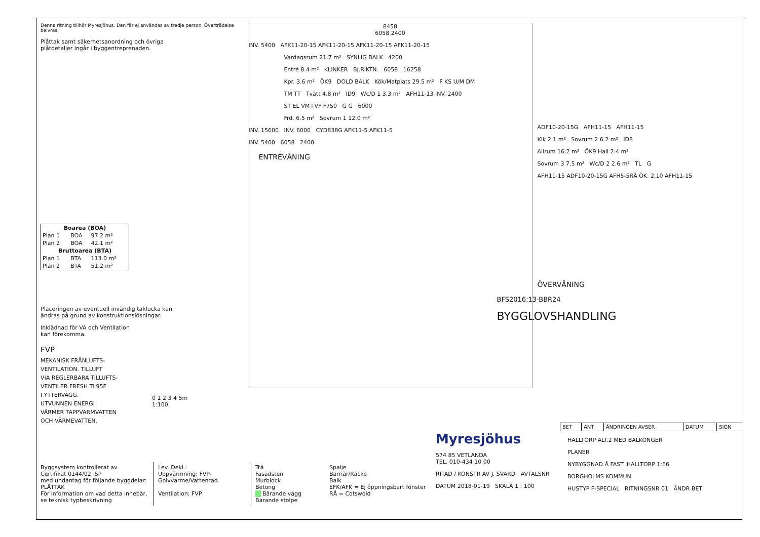Denna ritning tillhör Myresjöhus. Den får ej användas av tredje person. Överträdelse beivras.
Plåttak samt säkerhetsanordning och övriga
plåtdetaljer ingår i byggentreprenaden.
| Boarea (BOA) | | |
| --- | --- | --- |
| Plan 1 | BOA | 97.2 m² |
| Plan 2 | BOA | 42.1 m² |
| Bruttoarea (BTA) | | |
| Plan 1 | BTA | 113.0 m² |
| Plan 2 | BTA | 51.2 m² |
Placeringen av eventuell invändig taklucka kan
ändras på grund av konstruktionslösningar.
Inklädnad för VA och Ventilation
kan förekomma.
FVP
MEKANISK FRÅNLUFTS-
VENTILATION. TILLUFT
VIA REGLERBARA TILLUFTS-
VENTILER FRESH TL95F
I YTTERVÄGG.
UTVUNNEN ENERGI
VÄRMER TAPPVARMVATTEN
OCH VÄRMEVATTEN.
0 1 2 3 4 5m
1:100
8458
6058 2400
INV. 5400 AFK11-20-15 AFK11-20-15 AFK11-20-15 AFK11-20-15
Vardagsrum 21.7 m² SYNLIG BALK 4200
Entré 8.4 m² KLINKER BJ.RIKTN. 6058 16258
Kpr. 3.6 m² ÖK9 DOLD BALK Kök/Matplats 29.5 m² F KS U/M DM
TM TT Tvätt 4.8 m² ID9 Wc/D 1 3.3 m² AFH11-13 INV. 2400
ST EL VM+VF F750 G G 6000
Frd. 6.5 m² Sovrum 1 12.0 m²
INV. 15600 INV. 6000 CYD838G AFK11-5 AFK11-5
INV. 5400 6058 2400
ENTRÉVÅNING
ADF10-20-15G AFH11-15 AFH11-15
Klk 2.1 m² Sovrum 2 6.2 m² ID8
Allrum 16.2 m² ÖK9 Hall 2.4 m²
Sovrum 3 7.5 m² Wc/D 2 2.6 m² TL G
AFH11-15 ADF10-20-15G AFH5-5RÅ ÖK. 2,10 AFH11-15
ÖVERVÅNING
BFS2016:13-BBR24
BYGGLOVSHANDLING
| BET | ANT | ÄNDRINGEN AVSER | DATUM | SIGN |
Myresjöhus
574 85 VETLANDA
TEL. 010-434 10 00
RITAD / KONSTR AV J. SVÄRD AVTALSNR
DATUM 2018-01-19 SKALA 1 : 100
HALLTORP ALT.2 MED BALKONGER
PLANER
NYBYGGNAD Å FAST. HALLTORP 1:66
BORGHOLMS KOMMUN
HUSTYP F-SPECIAL RITNINGSNR 01 ÄNDR BET
Byggsystem kontrollerat av
Certifikat 0144/02 SP
med undantag för följande byggdelar:
PLÅTTAK
För information om vad detta innebär,
se teknisk typbeskrivning
Lev. Dekl.:
Uppvärmning: FVP-
Golvvärme/Vattenrad.
Ventilation: FVP
Trä
Fasadsten
Murblock
Betong
Bärande vägg
Bärande stolpe
Spalje
Barriär/Räcke
Balk
EFK/AFK = Ej öppningsbart fönster
RÅ = Cotswold